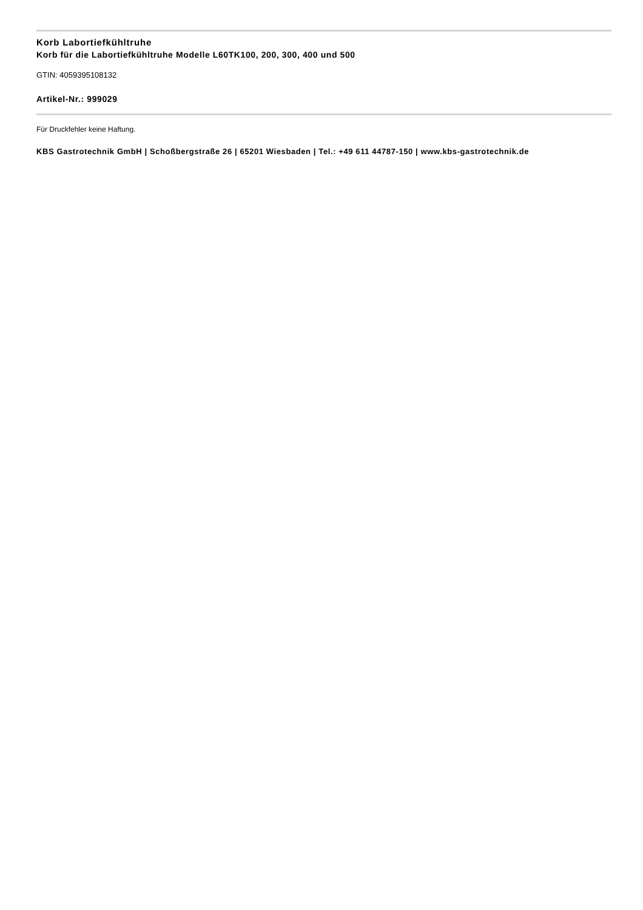Korb Labortiefkühltruhe
Korb für die Labortiefkühltruhe Modelle L60TK100, 200, 300, 400 und 500
GTIN: 4059395108132
Artikel-Nr.: 999029
Für Druckfehler keine Haftung.
KBS Gastrotechnik GmbH | Schoßbergstraße 26 | 65201 Wiesbaden | Tel.: +49 611 44787-150 | www.kbs-gastrotechnik.de